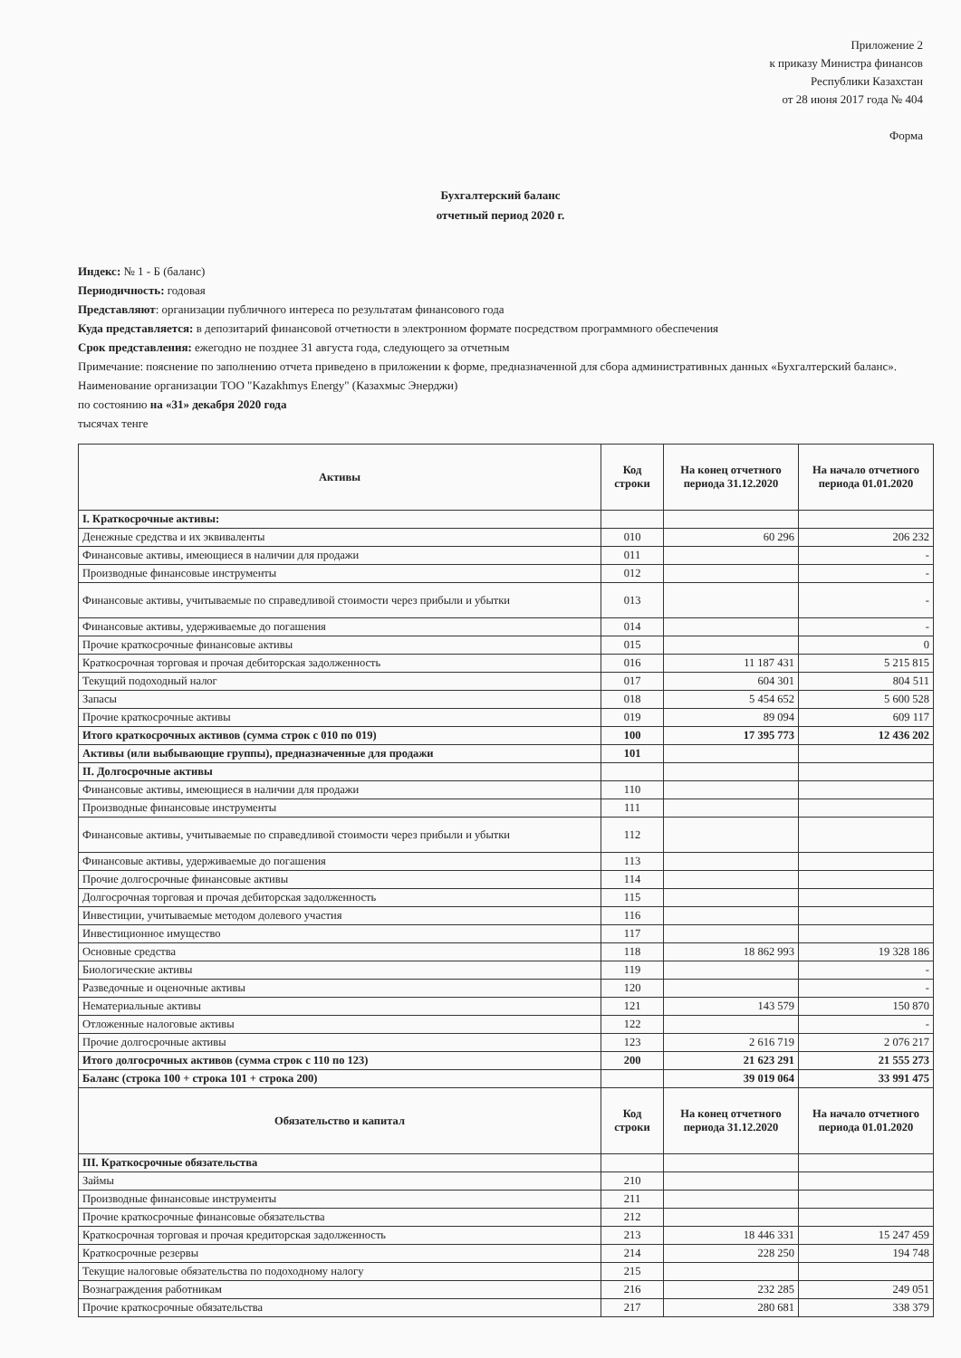Приложение 2
к приказу Министра финансов
Республики Казахстан
от 28 июня 2017 года № 404
Форма
Бухгалтерский баланс
отчетный период 2020 г.
Индекс: № 1 - Б (баланс)
Периодичность: годовая
Представляют: организации публичного интереса по результатам финансового года
Куда представляется: в депозитарий финансовой отчетности в электронном формате посредством программного обеспечения
Срок представления: ежегодно не позднее 31 августа года, следующего за отчетным
Примечание: пояснение по заполнению отчета приведено в приложении к форме, предназначенной для сбора административных данных «Бухгалтерский баланс».
Наименование организации ТОО "Kazakhmys Energy" (Казахмыс Энерджи)
по состоянию на «31» декабря 2020 года
тысячах тенге
| Активы | Код строки | На конец отчетного периода 31.12.2020 | На начало отчетного периода 01.01.2020 |
| --- | --- | --- | --- |
| I. Краткосрочные активы: | | | |
| Денежные средства и их эквиваленты | 010 | 60 296 | 206 232 |
| Финансовые активы, имеющиеся в наличии для продажи | 011 | | - |
| Производные финансовые инструменты | 012 | | - |
| Финансовые активы, учитываемые по справедливой стоимости через прибыли и убытки | 013 | | - |
| Финансовые активы, удерживаемые до погашения | 014 | | - |
| Прочие краткосрочные финансовые активы | 015 | | 0 |
| Краткосрочная торговая и прочая дебиторская задолженность | 016 | 11 187 431 | 5 215 815 |
| Текущий подоходный налог | 017 | 604 301 | 804 511 |
| Запасы | 018 | 5 454 652 | 5 600 528 |
| Прочие краткосрочные активы | 019 | 89 094 | 609 117 |
| Итого краткосрочных активов (сумма строк с 010 по 019) | 100 | 17 395 773 | 12 436 202 |
| Активы (или выбывающие группы), предназначенные для продажи | 101 | | |
| II. Долгосрочные активы | | | |
| Финансовые активы, имеющиеся в наличии для продажи | 110 | | |
| Производные финансовые инструменты | 111 | | |
| Финансовые активы, учитываемые по справедливой стоимости через прибыли и убытки | 112 | | |
| Финансовые активы, удерживаемые до погашения | 113 | | |
| Прочие долгосрочные финансовые активы | 114 | | |
| Долгосрочная торговая и прочая дебиторская задолженность | 115 | | |
| Инвестиции, учитываемые методом долевого участия | 116 | | |
| Инвестиционное имущество | 117 | | |
| Основные средства | 118 | 18 862 993 | 19 328 186 |
| Биологические активы | 119 | | - |
| Разведочные и оценочные активы | 120 | | - |
| Нематериальные активы | 121 | 143 579 | 150 870 |
| Отложенные налоговые активы | 122 | | - |
| Прочие долгосрочные активы | 123 | 2 616 719 | 2 076 217 |
| Итого долгосрочных активов (сумма строк с 110 по 123) | 200 | 21 623 291 | 21 555 273 |
| Баланс (строка 100 + строка 101 + строка 200) | | 39 019 064 | 33 991 475 |
| Обязательство и капитал | Код строки | На конец отчетного периода 31.12.2020 | На начало отчетного периода 01.01.2020 |
| III. Краткосрочные обязательства | | | |
| Займы | 210 | | |
| Производные финансовые инструменты | 211 | | |
| Прочие краткосрочные финансовые обязательства | 212 | | |
| Краткосрочная торговая и прочая кредиторская задолженность | 213 | 18 446 331 | 15 247 459 |
| Краткосрочные резервы | 214 | 228 250 | 194 748 |
| Текущие налоговые обязательства по подоходному налогу | 215 | | |
| Вознаграждения работникам | 216 | 232 285 | 249 051 |
| Прочие краткосрочные обязательства | 217 | 280 681 | 338 379 |